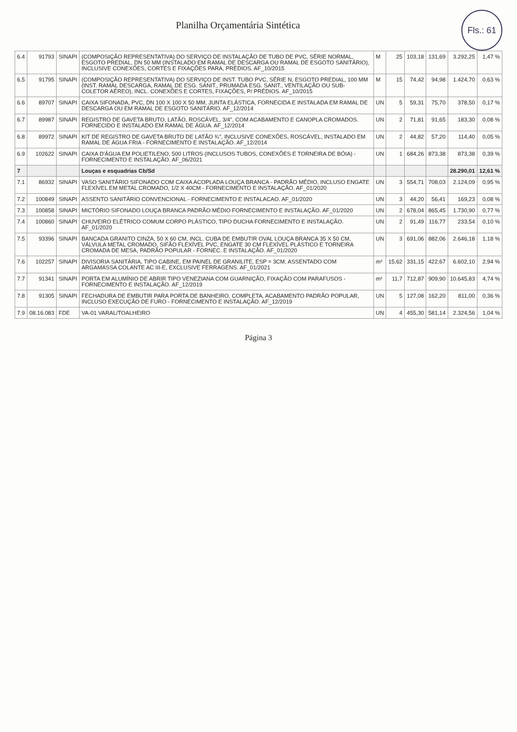Fls.: 61
Planilha Orçamentária Sintética
| 6.4 | 91793 | SINAPI | (COMPOSIÇÃO REPRESENTATIVA) DO SERVIÇO DE INSTALAÇÃO DE TUBO DE PVC, SÉRIE NORMAL, ESGOTO PREDIAL, DN 50 MM (INSTALADO EM RAMAL DE DESCARGA OU RAMAL DE ESGOTO SANITÁRIO), INCLUSIVE CONEXÕES, CORTES E FIXAÇÕES PARA, PRÉDIOS. AF_10/2015 | M | 25 | 103,18 | 131,69 | 3.292,25 | 1,47 % |
| 6.5 | 91795 | SINAPI | (COMPOSIÇÃO REPRESENTATIVA) DO SERVIÇO DE INST. TUBO PVC, SÉRIE N, ESGOTO PREDIAL, 100 MM (INST. RAMAL DESCARGA, RAMAL DE ESG. SANIT., PRUMADA ESG. SANIT., VENTILAÇÃO OU SUB-COLETOR AÉREO), INCL. CONEXÕES E CORTES, FIXAÇÕES, P/ PRÉDIOS. AF_10/2015 | M | 15 | 74,42 | 94,98 | 1.424,70 | 0,63 % |
| 6.6 | 89707 | SINAPI | CAIXA SIFONADA, PVC, DN 100 X 100 X 50 MM, JUNTA ELÁSTICA, FORNECIDA E INSTALADA EM RAMAL DE DESCARGA OU EM RAMAL DE ESGOTO SANITÁRIO. AF_12/2014 | UN | 5 | 59,31 | 75,70 | 378,50 | 0,17 % |
| 6.7 | 89987 | SINAPI | REGISTRO DE GAVETA BRUTO, LATÃO, ROSCÁVEL, 3/4", COM ACABAMENTO E CANOPLA CROMADOS. FORNECIDO E INSTALADO EM RAMAL DE ÁGUA. AF_12/2014 | UN | 2 | 71,81 | 91,65 | 183,30 | 0,08 % |
| 6.8 | 89972 | SINAPI | KIT DE REGISTRO DE GAVETA BRUTO DE LATÃO ¾", INCLUSIVE CONEXÕES, ROSCÁVEL, INSTALADO EM RAMAL DE ÁGUA FRIA - FORNECIMENTO E INSTALAÇÃO. AF_12/2014 | UN | 2 | 44,82 | 57,20 | 114,40 | 0,05 % |
| 6.9 | 102622 | SINAPI | CAIXA D'ÁGUA EM POLIETILENO, 500 LITROS (INCLUSOS TUBOS, CONEXÕES E TORNEIRA DE BÓIA) - FORNECIMENTO E INSTALAÇÃO. AF_06/2021 | UN | 1 | 684,26 | 873,38 | 873,38 | 0,39 % |
| 7 | | | Louças e esquadrias Cb/Sd | | | | | 28.290,01 | 12,61 % |
| 7.1 | 86932 | SINAPI | VASO SANITÁRIO SIFONADO COM CAIXA ACOPLADA LOUÇA BRANCA - PADRÃO MÉDIO, INCLUSO ENGATE FLEXÍVEL EM METAL CROMADO, 1/2 X 40CM - FORNECIMENTO E INSTALAÇÃO. AF_01/2020 | UN | 3 | 554,71 | 708,03 | 2.124,09 | 0,95 % |
| 7.2 | 100849 | SINAPI | ASSENTO SANITÁRIO CONVENCIONAL - FORNECIMENTO E INSTALACAO. AF_01/2020 | UN | 3 | 44,20 | 56,41 | 169,23 | 0,08 % |
| 7.3 | 100858 | SINAPI | MICTÓRIO SIFONADO LOUÇA BRANCA PADRÃO MÉDIO FORNECIMENTO E INSTALAÇÃO. AF_01/2020 | UN | 2 | 678,04 | 865,45 | 1.730,90 | 0,77 % |
| 7.4 | 100860 | SINAPI | CHUVEIRO ELÉTRICO COMUM CORPO PLÁSTICO, TIPO DUCHA FORNECIMENTO E INSTALAÇÃO. AF_01/2020 | UN | 2 | 91,49 | 116,77 | 233,54 | 0,10 % |
| 7.5 | 93396 | SINAPI | BANCADA GRANITO CINZA, 50 X 60 CM, INCL. CUBA DE EMBUTIR OVAL LOUÇA BRANCA 35 X 50 CM, VÁLVULA METAL CROMADO, SIFÃO FLEXÍVEL PVC, ENGATE 30 CM FLEXÍVEL PLÁSTICO E TORNEIRA CROMADA DE MESA, PADRÃO POPULAR - FORNEC. E INSTALAÇÃO. AF_01/2020 | UN | 3 | 691,06 | 882,06 | 2.646,18 | 1,18 % |
| 7.6 | 102257 | SINAPI | DIVISORIA SANITÁRIA, TIPO CABINE, EM PAINEL DE GRANILITE, ESP = 3CM, ASSENTADO COM ARGAMASSA COLANTE AC III-E, EXCLUSIVE FERRAGENS. AF_01/2021 | m² | 15,62 | 331,15 | 422,67 | 6.602,10 | 2,94 % |
| 7.7 | 91341 | SINAPI | PORTA EM ALUMÍNIO DE ABRIR TIPO VENEZIANA COM GUARNIÇÃO, FIXAÇÃO COM PARAFUSOS - FORNECIMENTO E INSTALAÇÃO. AF_12/2019 | m² | 11,7 | 712,87 | 909,90 | 10.645,83 | 4,74 % |
| 7.8 | 91305 | SINAPI | FECHADURA DE EMBUTIR PARA PORTA DE BANHEIRO, COMPLETA, ACABAMENTO PADRÃO POPULAR, INCLUSO EXECUÇÃO DE FURO - FORNECIMENTO E INSTALAÇÃO. AF_12/2019 | UN | 5 | 127,08 | 162,20 | 811,00 | 0,36 % |
| 7.9 | 08.16.083 | FDE | VA-01 VARAL/TOALHEIRO | UN | 4 | 455,30 | 581,14 | 2.324,56 | 1,04 % |
Página 3